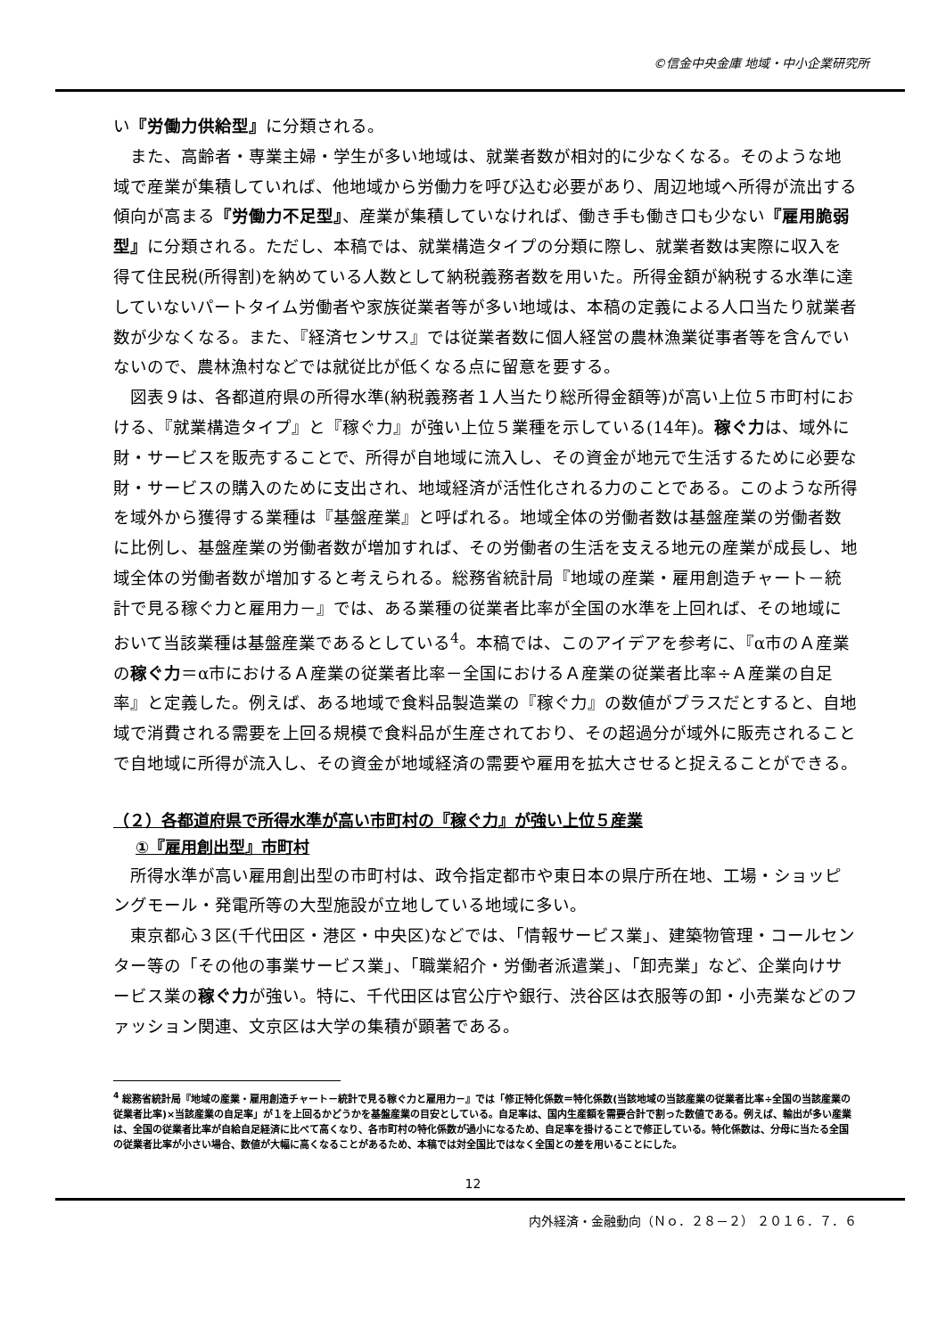©信金中央金庫 地域・中小企業研究所
い『労働力供給型』に分類される。
また、高齢者・専業主婦・学生が多い地域は、就業者数が相対的に少なくなる。そのような地域で産業が集積していれば、他地域から労働力を呼び込む必要があり、周辺地域へ所得が流出する傾向が高まる『労働力不足型』、産業が集積していなければ、働き手も働き口も少ない『雇用脆弱型』に分類される。ただし、本稿では、就業構造タイプの分類に際し、就業者数は実際に収入を得て住民税(所得割)を納めている人数として納税義務者数を用いた。所得金額が納税する水準に達していないパートタイム労働者や家族従業者等が多い地域は、本稿の定義による人口当たり就業者数が少なくなる。また、『経済センサス』では従業者数に個人経営の農林漁業従事者等を含んでいないので、農林漁村などでは就従比が低くなる点に留意を要する。
図表９は、各都道府県の所得水準(納税義務者１人当たり総所得金額等)が高い上位５市町村における、『就業構造タイプ』と『稼ぐ力』が強い上位５業種を示している(14年)。稼ぐ力は、域外に財・サービスを販売することで、所得が自地域に流入し、その資金が地元で生活するために必要な財・サービスの購入のために支出され、地域経済が活性化される力のことである。このような所得を域外から獲得する業種は『基盤産業』と呼ばれる。地域全体の労働者数は基盤産業の労働者数に比例し、基盤産業の労働者数が増加すれば、その労働者の生活を支える地元の産業が成長し、地域全体の労働者数が増加すると考えられる。総務省統計局『地域の産業・雇用創造チャート－統計で見る稼ぐ力と雇用力－』では、ある業種の従業者比率が全国の水準を上回れば、その地域において当該業種は基盤産業であるとしている<sup>4</sup>。本稿では、このアイデアを参考に、『α市のＡ産業の稼ぐ力＝α市におけるＡ産業の従業者比率－全国におけるＡ産業の従業者比率÷Ａ産業の自足率』と定義した。例えば、ある地域で食料品製造業の『稼ぐ力』の数値がプラスだとすると、自地域で消費される需要を上回る規模で食料品が生産されており、その超過分が域外に販売されることで自地域に所得が流入し、その資金が地域経済の需要や雇用を拡大させると捉えることができる。
（２）各都道府県で所得水準が高い市町村の『稼ぐ力』が強い上位５産業
①『雇用創出型』市町村
所得水準が高い雇用創出型の市町村は、政令指定都市や東日本の県庁所在地、工場・ショッピングモール・発電所等の大型施設が立地している地域に多い。
東京都心３区(千代田区・港区・中央区)などでは、「情報サービス業」、建築物管理・コールセンター等の「その他の事業サービス業」、「職業紹介・労働者派遣業」、「卸売業」など、企業向けサービス業の稼ぐ力が強い。特に、千代田区は官公庁や銀行、渋谷区は衣服等の卸・小売業などのファッション関連、文京区は大学の集積が顕著である。
<sup>4</sup> 総務省統計局『地域の産業・雇用創造チャート－統計で見る稼ぐ力と雇用力－』では「修正特化係数＝特化係数(当該地域の当該産業の従業者比率÷全国の当該産業の従業者比率)×当該産業の自足率」が１を上回るかどうかを基盤産業の目安としている。自足率は、国内生産額を需要合計で割った数値である。例えば、輸出が多い産業は、全国の従業者比率が自給自足経済に比べて高くなり、各市町村の特化係数が過小になるため、自足率を掛けることで修正している。特化係数は、分母に当たる全国の従業者比率が小さい場合、数値が大幅に高くなることがあるため、本稿では対全国比ではなく全国との差を用いることにした。
12
内外経済・金融動向（Ｎｏ．２８－２） ２０１６．７．６